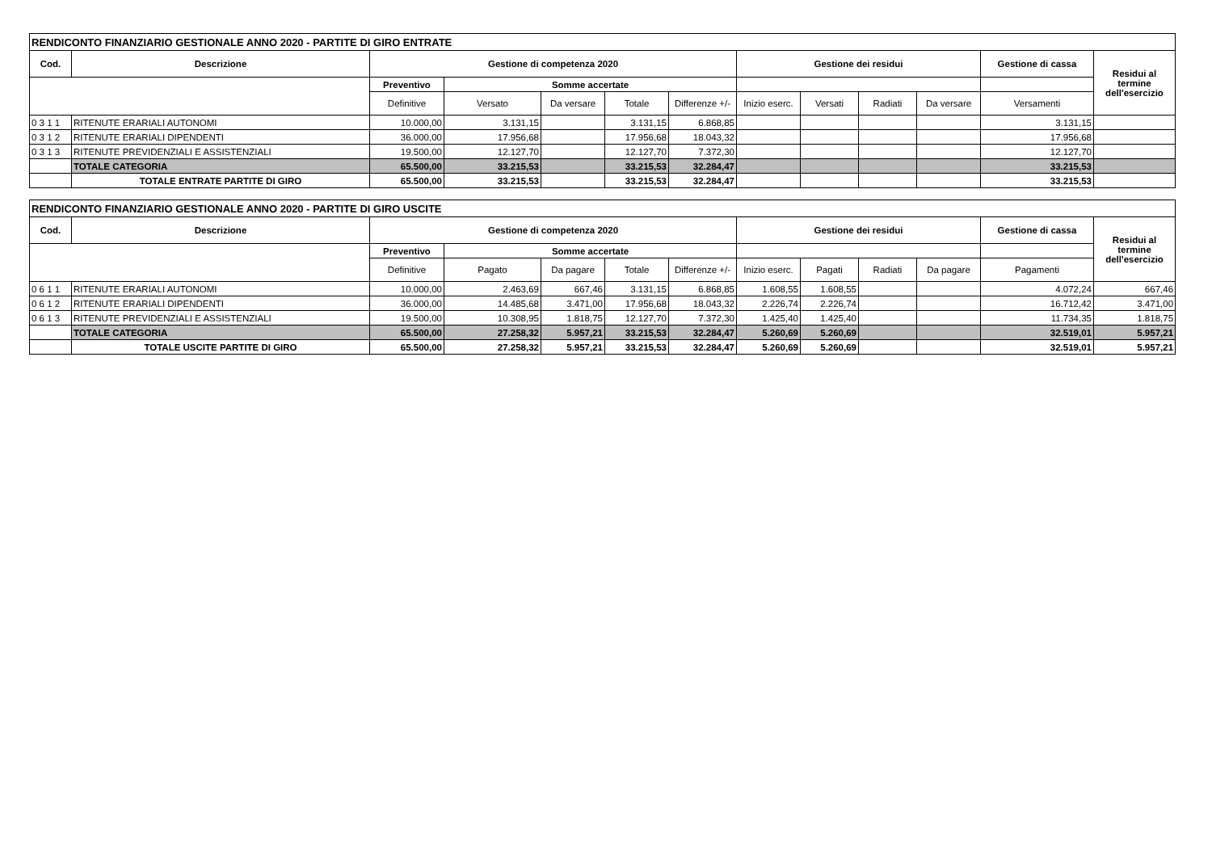| RENDICONTO FINANZIARIO GESTIONALE ANNO 2020 - PARTITE DI GIRO ENTRATE | | | | | | | | | | | | |
| Cod. | Descrizione | Gestione di competenza 2020 | | | | | Gestione dei residui | | | | Gestione di cassa | Residui al termine dell'esercizio |
| | | Preventivo | Somme accertate | | | | | | | | | |
| | | Definitive | Versato | Da versare | Totale | Differenze +/- | Inizio eserc. | Versati | Radiati | Da versare | Versamenti | |
| 0 3 1 1 | RITENUTE ERARIALI AUTONOMI | 10.000,00 | 3.131,15 | | 3.131,15 | 6.868,85 | | | | | 3.131,15 | |
| 0 3 1 2 | RITENUTE ERARIALI DIPENDENTI | 36.000,00 | 17.956,68 | | 17.956,68 | 18.043,32 | | | | | 17.956,68 | |
| 0 3 1 3 | RITENUTE PREVIDENZIALI E ASSISTENZIALI | 19.500,00 | 12.127,70 | | 12.127,70 | 7.372,30 | | | | | 12.127,70 | |
| | TOTALE CATEGORIA | 65.500,00 | 33.215,53 | | 33.215,53 | 32.284,47 | | | | | 33.215,53 | |
| | TOTALE ENTRATE PARTITE DI GIRO | 65.500,00 | 33.215,53 | | 33.215,53 | 32.284,47 | | | | | 33.215,53 | |
| RENDICONTO FINANZIARIO GESTIONALE ANNO 2020 - PARTITE DI GIRO USCITE | | | | | | | | | | | | |
| Cod. | Descrizione | Gestione di competenza 2020 | | | | | Gestione dei residui | | | | Gestione di cassa | Residui al termine dell'esercizio |
| | | Preventivo | Somme accertate | | | | | | | | | |
| | | Definitive | Pagato | Da pagare | Totale | Differenze +/- | Inizio eserc. | Pagati | Radiati | Da pagare | Pagamenti | |
| 0 6 1 1 | RITENUTE ERARIALI AUTONOMI | 10.000,00 | 2.463,69 | 667,46 | 3.131,15 | 6.868,85 | 1.608,55 | 1.608,55 | | | 4.072,24 | 667,46 |
| 0 6 1 2 | RITENUTE ERARIALI DIPENDENTI | 36.000,00 | 14.485,68 | 3.471,00 | 17.956,68 | 18.043,32 | 2.226,74 | 2.226,74 | | | 16.712,42 | 3.471,00 |
| 0 6 1 3 | RITENUTE PREVIDENZIALI E ASSISTENZIALI | 19.500,00 | 10.308,95 | 1.818,75 | 12.127,70 | 7.372,30 | 1.425,40 | 1.425,40 | | | 11.734,35 | 1.818,75 |
| | TOTALE CATEGORIA | 65.500,00 | 27.258,32 | 5.957,21 | 33.215,53 | 32.284,47 | 5.260,69 | 5.260,69 | | | 32.519,01 | 5.957,21 |
| | TOTALE USCITE PARTITE DI GIRO | 65.500,00 | 27.258,32 | 5.957,21 | 33.215,53 | 32.284,47 | 5.260,69 | 5.260,69 | | | 32.519,01 | 5.957,21 |